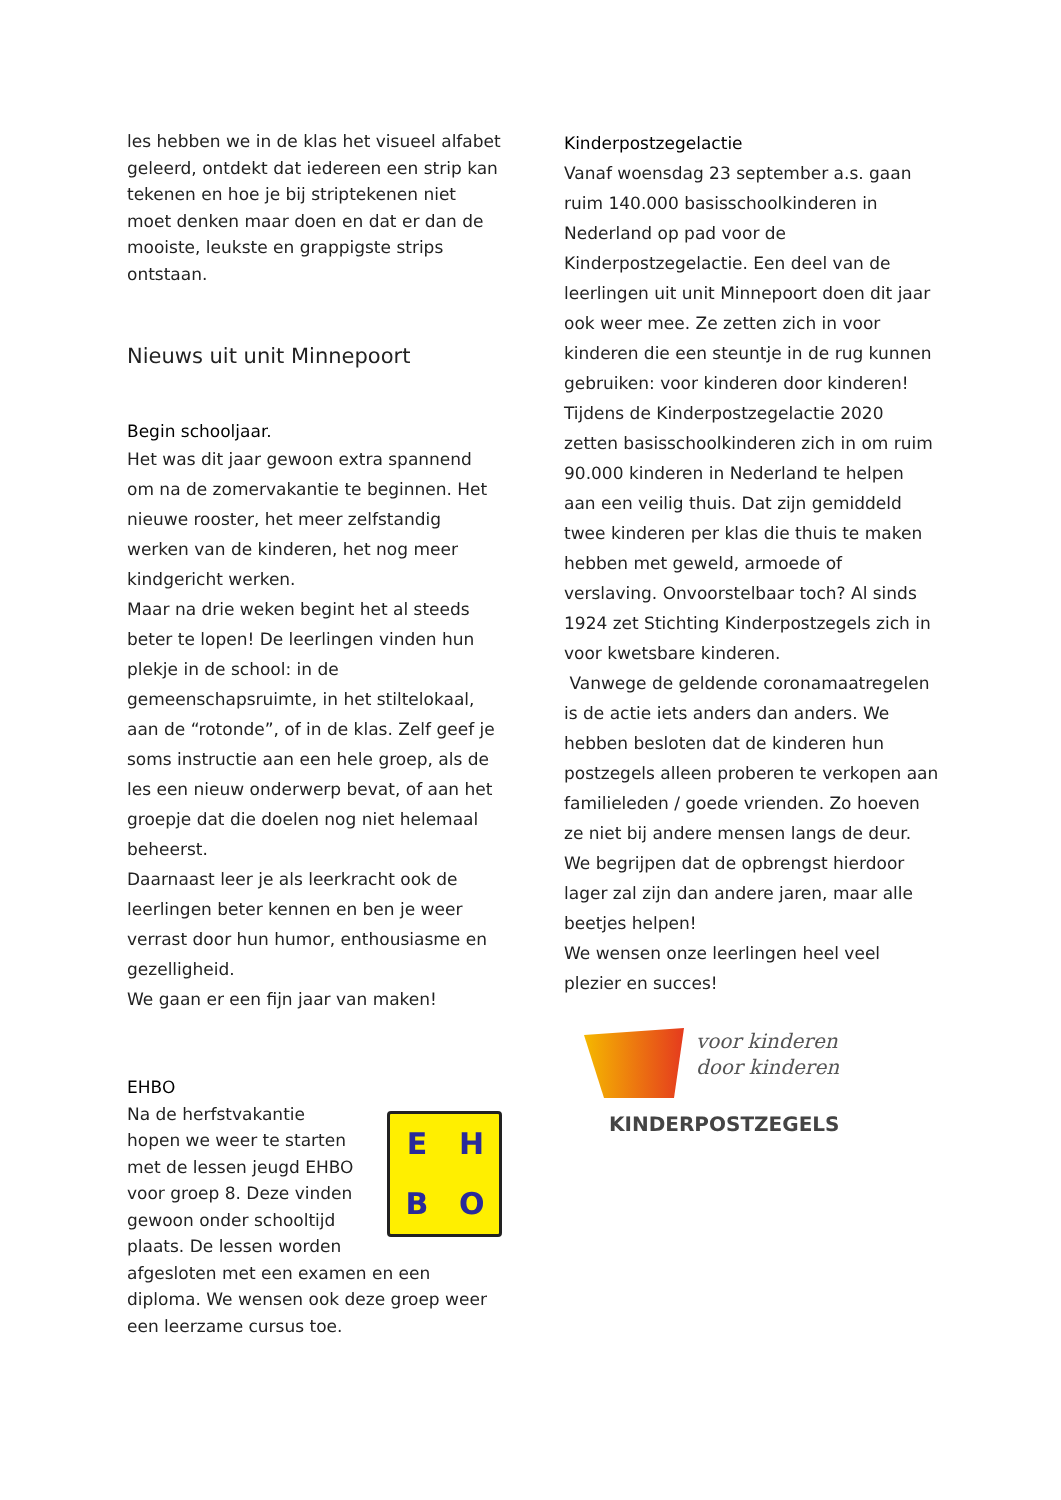les hebben we in de klas het visueel alfabet geleerd, ontdekt dat iedereen een strip kan tekenen en hoe je bij striptekenen niet moet denken maar doen en dat er dan de mooiste, leukste en grappigste strips ontstaan.
Nieuws uit unit Minnepoort
Begin schooljaar.
Het was dit jaar gewoon extra spannend om na de zomervakantie te beginnen. Het nieuwe rooster, het meer zelfstandig werken van de kinderen, het nog meer kindgericht werken.
Maar na drie weken begint het al steeds beter te lopen! De leerlingen vinden hun plekje in de school: in de gemeenschapsruimte, in het stiltelokaal, aan de “rotonde”, of in de klas. Zelf geef je soms instructie aan een hele groep, als de les een nieuw onderwerp bevat, of aan het groepje dat die doelen nog niet helemaal beheerst.
Daarnaast leer je als leerkracht ook de leerlingen beter kennen en ben je weer verrast door hun humor, enthousiasme en gezelligheid.
We gaan er een fijn jaar van maken!
EHBO
Na de herfstvakantie hopen we weer te starten met de lessen jeugd EHBO voor groep 8. Deze vinden gewoon onder schooltijd plaats. De lessen worden
EHBO
afgesloten met een examen en een diploma. We wensen ook deze groep weer een leerzame cursus toe.
Kinderpostzegelactie
Vanaf woensdag 23 september a.s. gaan ruim 140.000 basisschoolkinderen in Nederland op pad voor de Kinderpostzegelactie. Een deel van de leerlingen uit unit Minnepoort doen dit jaar ook weer mee. Ze zetten zich in voor kinderen die een steuntje in de rug kunnen gebruiken: voor kinderen door kinderen! Tijdens de Kinderpostzegelactie 2020 zetten basisschoolkinderen zich in om ruim 90.000 kinderen in Nederland te helpen aan een veilig thuis. Dat zijn gemiddeld twee kinderen per klas die thuis te maken hebben met geweld, armoede of verslaving. Onvoorstelbaar toch? Al sinds 1924 zet Stichting Kinderpostzegels zich in voor kwetsbare kinderen.
Vanwege de geldende coronamaatregelen is de actie iets anders dan anders. We hebben besloten dat de kinderen hun postzegels alleen proberen te verkopen aan familieleden / goede vrienden. Zo hoeven ze niet bij andere mensen langs de deur.
We begrijpen dat de opbrengst hierdoor lager zal zijn dan andere jaren, maar alle beetjes helpen!
We wensen onze leerlingen heel veel plezier en succes!
voor kinderen
door kinderen
KINDERPOSTZEGELS